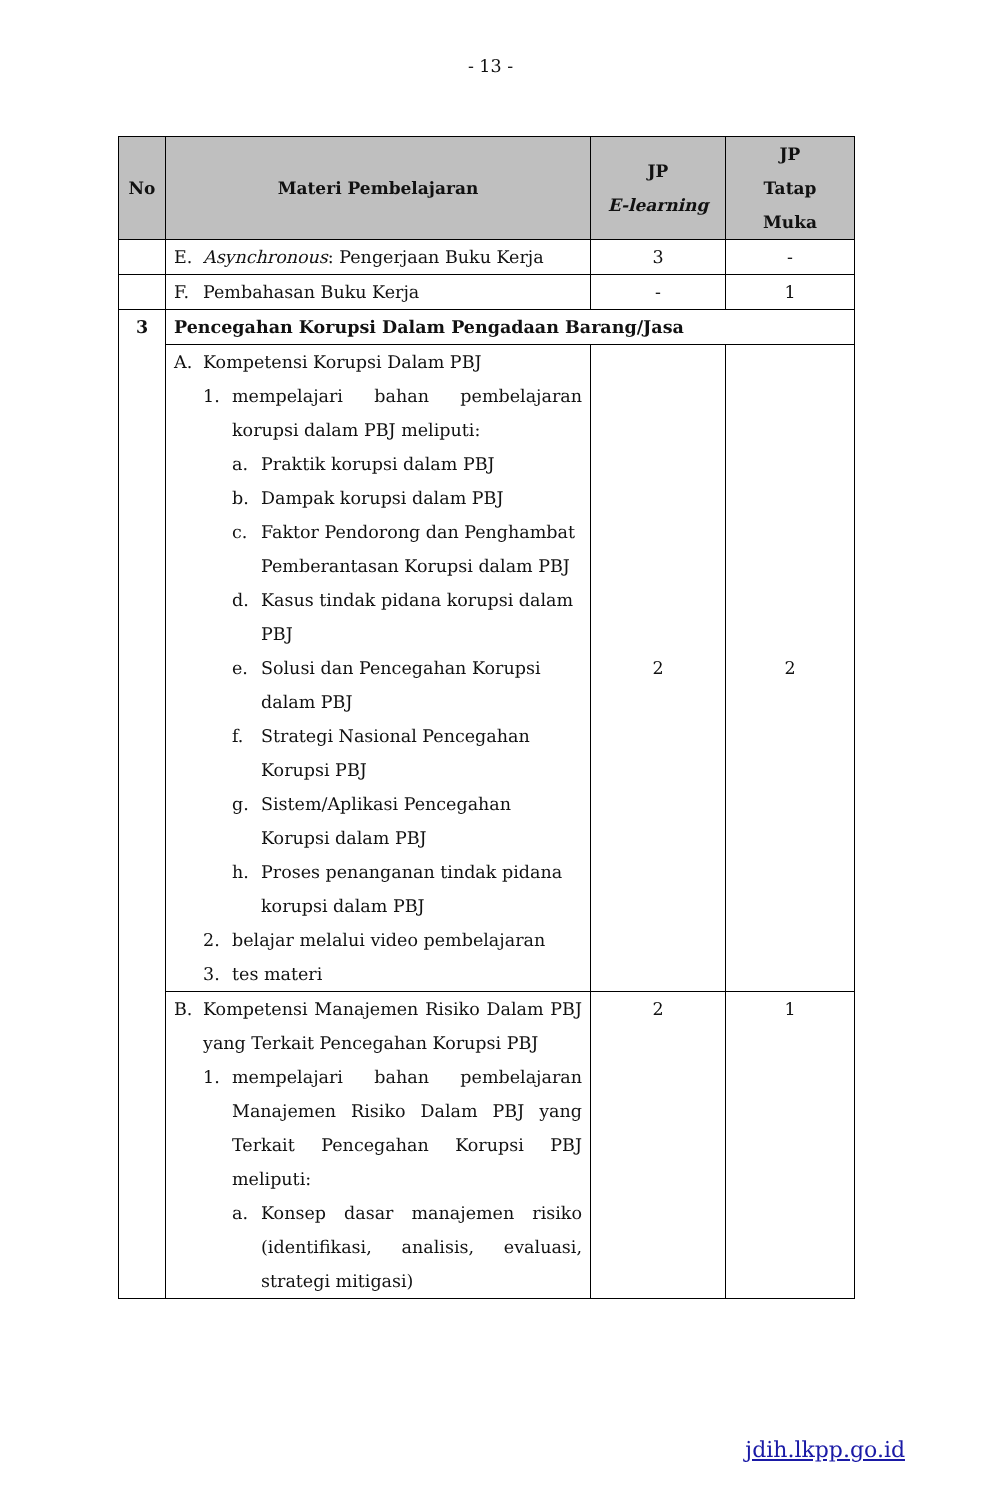- 13 -
| No | Materi Pembelajaran | JP E-learning | JP Tatap Muka |
| --- | --- | --- | --- |
| | E. Asynchronous : Pengerjaan Buku Kerja | 3 | - |
| | F. Pembahasan Buku Kerja | - | 1 |
| 3 | Pencegahan Korupsi Dalam Pengadaan Barang/Jasa | | |
| | A. Kompetensi Korupsi Dalam PBJ 1. mempelajari bahan pembelajaran korupsi dalam PBJ meliputi: a. Praktik korupsi dalam PBJ b. Dampak korupsi dalam PBJ c. Faktor Pendorong dan Penghambat Pemberantasan Korupsi dalam PBJ d. Kasus tindak pidana korupsi dalam PBJ e. Solusi dan Pencegahan Korupsi dalam PBJ f. Strategi Nasional Pencegahan Korupsi PBJ g. Sistem/Aplikasi Pencegahan Korupsi dalam PBJ h. Proses penanganan tindak pidana korupsi dalam PBJ 2. belajar melalui video pembelajaran 3. tes materi | 2 | 2 |
| | B. Kompetensi Manajemen Risiko Dalam PBJ yang Terkait Pencegahan Korupsi PBJ 1. mempelajari bahan pembelajaran Manajemen Risiko Dalam PBJ yang Terkait Pencegahan Korupsi PBJ meliputi: a. Konsep dasar manajemen risiko (identifikasi, analisis, evaluasi, strategi mitigasi) | 2 | 1 |
jdih.lkpp.go.id